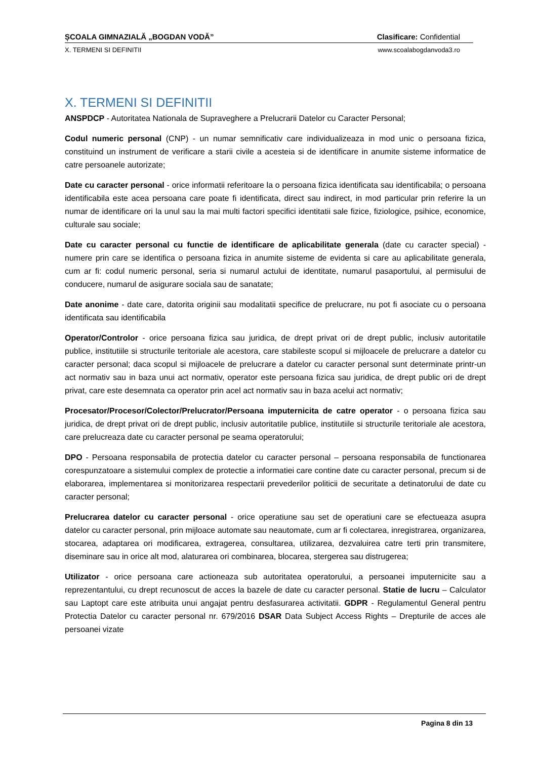ȘCOALA GIMNAZIALĂ „BOGDAN VODĂ” Clasificare: Confidential
X. TERMENI SI DEFINITII www.scoalabogdanvoda3.ro
X. TERMENI SI DEFINITII
ANSPDCP - Autoritatea Nationala de Supraveghere a Prelucrarii Datelor cu Caracter Personal;
Codul numeric personal (CNP) - un numar semnificativ care individualizeaza in mod unic o persoana fizica, constituind un instrument de verificare a starii civile a acesteia si de identificare in anumite sisteme informatice de catre persoanele autorizate;
Date cu caracter personal - orice informatii referitoare la o persoana fizica identificata sau identificabila; o persoana identificabila este acea persoana care poate fi identificata, direct sau indirect, in mod particular prin referire la un numar de identificare ori la unul sau la mai multi factori specifici identitatii sale fizice, fiziologice, psihice, economice, culturale sau sociale;
Date cu caracter personal cu functie de identificare de aplicabilitate generala (date cu caracter special) - numere prin care se identifica o persoana fizica in anumite sisteme de evidenta si care au aplicabilitate generala, cum ar fi: codul numeric personal, seria si numarul actului de identitate, numarul pasaportului, al permisului de conducere, numarul de asigurare sociala sau de sanatate;
Date anonime - date care, datorita originii sau modalitatii specifice de prelucrare, nu pot fi asociate cu o persoana identificata sau identificabila
Operator/Controlor - orice persoana fizica sau juridica, de drept privat ori de drept public, inclusiv autoritatile publice, institutiile si structurile teritoriale ale acestora, care stabileste scopul si mijloacele de prelucrare a datelor cu caracter personal; daca scopul si mijloacele de prelucrare a datelor cu caracter personal sunt determinate printr-un act normativ sau in baza unui act normativ, operator este persoana fizica sau juridica, de drept public ori de drept privat, care este desemnata ca operator prin acel act normativ sau in baza acelui act normativ;
Procesator/Procesor/Colector/Prelucrator/Persoana imputernicita de catre operator - o persoana fizica sau juridica, de drept privat ori de drept public, inclusiv autoritatile publice, institutiile si structurile teritoriale ale acestora, care prelucreaza date cu caracter personal pe seama operatorului;
DPO - Persoana responsabila de protectia datelor cu caracter personal – persoana responsabila de functionarea corespunzatoare a sistemului complex de protectie a informatiei care contine date cu caracter personal, precum si de elaborarea, implementarea si monitorizarea respectarii prevederilor politicii de securitate a detinatorului de date cu caracter personal;
Prelucrarea datelor cu caracter personal - orice operatiune sau set de operatiuni care se efectueaza asupra datelor cu caracter personal, prin mijloace automate sau neautomate, cum ar fi colectarea, inregistrarea, organizarea, stocarea, adaptarea ori modificarea, extragerea, consultarea, utilizarea, dezvaluirea catre terti prin transmitere, diseminare sau in orice alt mod, alaturarea ori combinarea, blocarea, stergerea sau distrugerea;
Utilizator - orice persoana care actioneaza sub autoritatea operatorului, a persoanei imputernicite sau a reprezentantului, cu drept recunoscut de acces la bazele de date cu caracter personal. Statie de lucru – Calculator sau Laptopt care este atribuita unui angajat pentru desfasurarea activitatii. GDPR - Regulamentul General pentru Protectia Datelor cu caracter personal nr. 679/2016 DSAR Data Subject Access Rights – Drepturile de acces ale persoanei vizate
Pagina 8 din 13